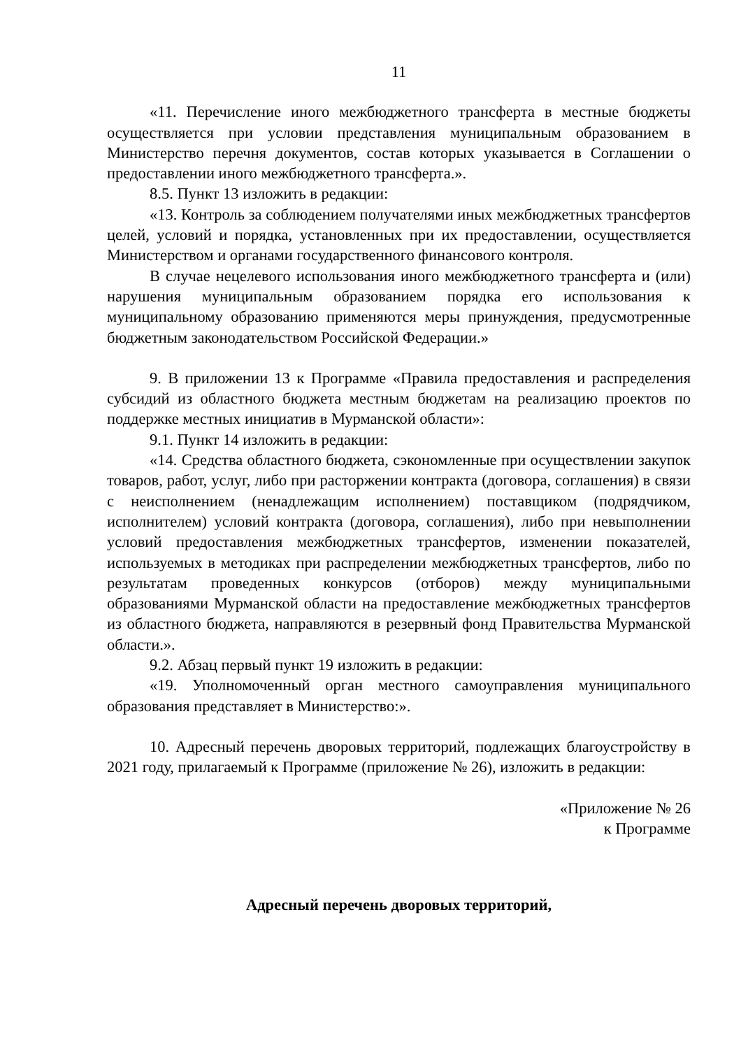11
«11. Перечисление иного межбюджетного трансферта в местные бюджеты осуществляется при условии представления муниципальным образованием в Министерство перечня документов, состав которых указывается в Соглашении о предоставлении иного межбюджетного трансферта.».
8.5. Пункт 13 изложить в редакции:
«13. Контроль за соблюдением получателями иных межбюджетных трансфертов целей, условий и порядка, установленных при их предоставлении, осуществляется Министерством и органами государственного финансового контроля.
В случае нецелевого использования иного межбюджетного трансферта и (или) нарушения муниципальным образованием порядка его использования к муниципальному образованию применяются меры принуждения, предусмотренные бюджетным законодательством Российской Федерации.»
9. В приложении 13 к Программе «Правила предоставления и распределения субсидий из областного бюджета местным бюджетам на реализацию проектов по поддержке местных инициатив в Мурманской области»:
9.1. Пункт 14 изложить в редакции:
«14. Средства областного бюджета, сэкономленные при осуществлении закупок товаров, работ, услуг, либо при расторжении контракта (договора, соглашения) в связи с неисполнением (ненадлежащим исполнением) поставщиком (подрядчиком, исполнителем) условий контракта (договора, соглашения), либо при невыполнении условий предоставления межбюджетных трансфертов, изменении показателей, используемых в методиках при распределении межбюджетных трансфертов, либо по результатам проведенных конкурсов (отборов) между муниципальными образованиями Мурманской области на предоставление межбюджетных трансфертов из областного бюджета, направляются в резервный фонд Правительства Мурманской области.».
9.2. Абзац первый пункт 19 изложить в редакции:
«19. Уполномоченный орган местного самоуправления муниципального образования представляет в Министерство:».
10. Адресный перечень дворовых территорий, подлежащих благоустройству в 2021 году, прилагаемый к Программе (приложение № 26), изложить в редакции:
«Приложение № 26
к Программе
Адресный перечень дворовых территорий,